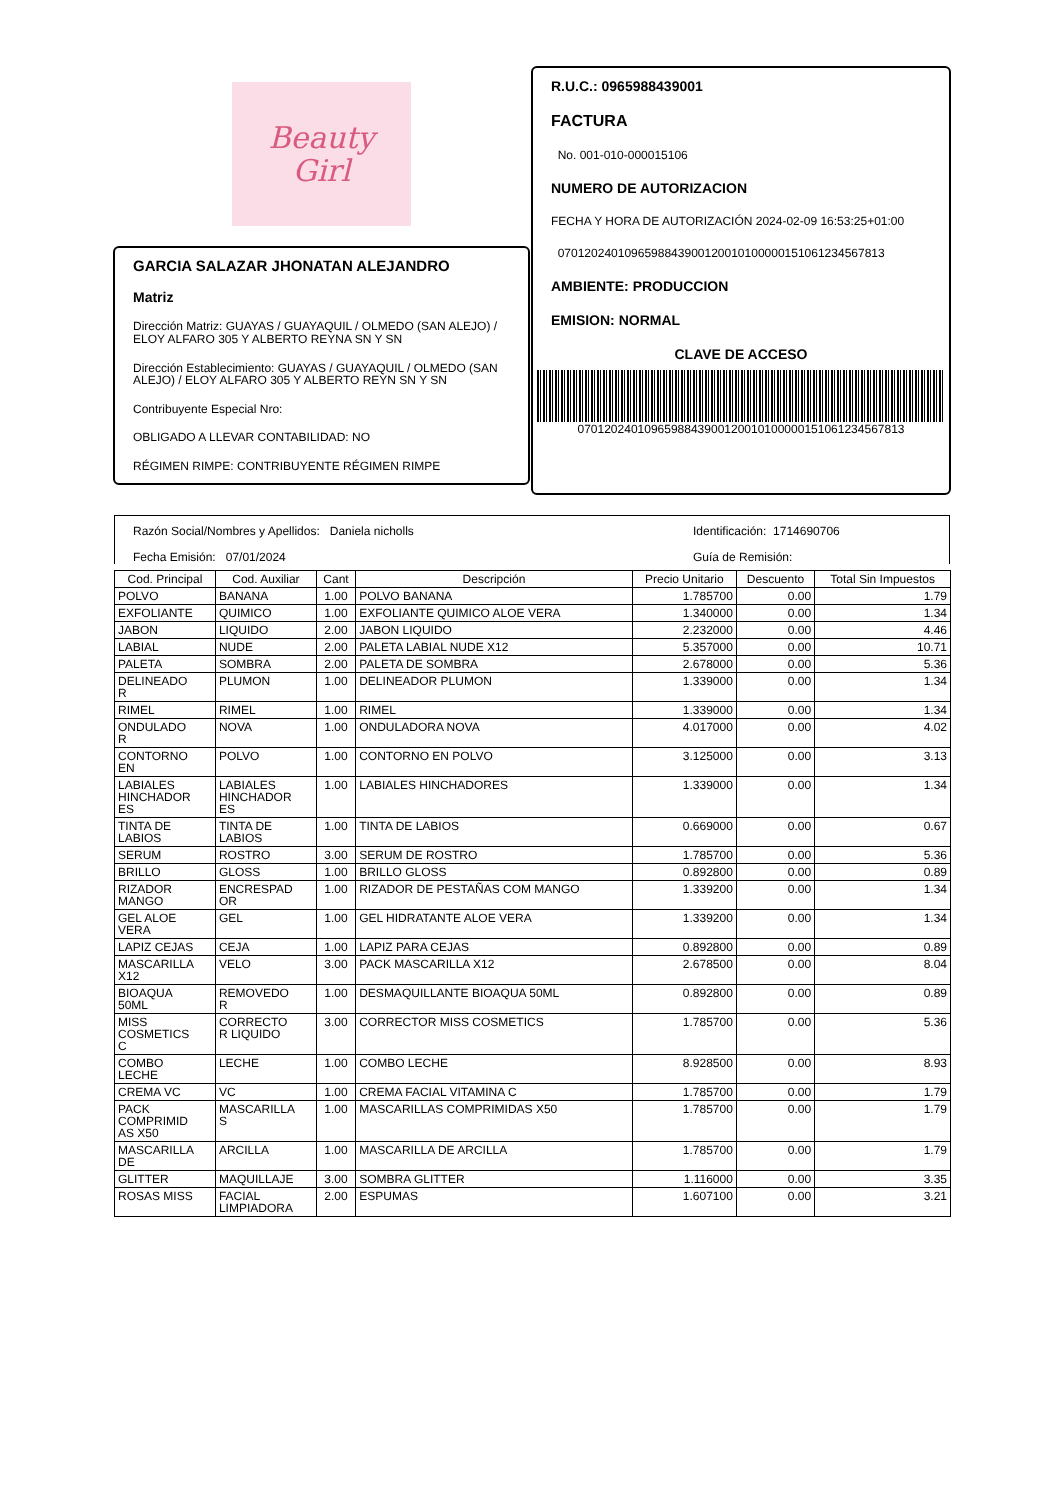Beauty
Girl
GARCIA SALAZAR JHONATAN ALEJANDRO
Matriz
Dirección Matriz: GUAYAS / GUAYAQUIL / OLMEDO (SAN ALEJO) / ELOY ALFARO 305 Y ALBERTO REYNA SN Y SN
Dirección Establecimiento: GUAYAS / GUAYAQUIL / OLMEDO (SAN ALEJO) / ELOY ALFARO 305 Y ALBERTO REYN SN Y SN
Contribuyente Especial Nro:
OBLIGADO A LLEVAR CONTABILIDAD: NO
RÉGIMEN RIMPE: CONTRIBUYENTE RÉGIMEN RIMPE
R.U.C.: 0965988439001
FACTURA
No. 001-010-000015106
NUMERO DE AUTORIZACION
FECHA Y HORA DE AUTORIZACIÓN 2024-02-09 16:53:25+01:00
0701202401096598843900120010100000151061234567813
AMBIENTE: PRODUCCION
EMISION: NORMAL
CLAVE DE ACCESO
0701202401096598843900120010100000151061234567813
Razón Social/Nombres y Apellidos: Daniela nicholls Identificación: 1714690706
Fecha Emisión: 07/01/2024 Guía de Remisión:
| Cod. Principal | Cod. Auxiliar | Cant | Descripción | Precio Unitario | Descuento | Total Sin Impuestos |
| --- | --- | --- | --- | --- | --- | --- |
| POLVO | BANANA | 1.00 | POLVO BANANA | 1.785700 | 0.00 | 1.79 |
| EXFOLIANTE | QUIMICO | 1.00 | EXFOLIANTE QUIMICO ALOE VERA | 1.340000 | 0.00 | 1.34 |
| JABON | LIQUIDO | 2.00 | JABON LIQUIDO | 2.232000 | 0.00 | 4.46 |
| LABIAL | NUDE | 2.00 | PALETA LABIAL NUDE X12 | 5.357000 | 0.00 | 10.71 |
| PALETA | SOMBRA | 2.00 | PALETA DE SOMBRA | 2.678000 | 0.00 | 5.36 |
| DELINEADO R | PLUMON | 1.00 | DELINEADOR PLUMON | 1.339000 | 0.00 | 1.34 |
| RIMEL | RIMEL | 1.00 | RIMEL | 1.339000 | 0.00 | 1.34 |
| ONDULADO R | NOVA | 1.00 | ONDULADORA NOVA | 4.017000 | 0.00 | 4.02 |
| CONTORNO EN | POLVO | 1.00 | CONTORNO EN POLVO | 3.125000 | 0.00 | 3.13 |
| LABIALES HINCHADOR ES | LABIALES HINCHADOR ES | 1.00 | LABIALES HINCHADORES | 1.339000 | 0.00 | 1.34 |
| TINTA DE LABIOS | TINTA DE LABIOS | 1.00 | TINTA DE LABIOS | 0.669000 | 0.00 | 0.67 |
| SERUM | ROSTRO | 3.00 | SERUM DE ROSTRO | 1.785700 | 0.00 | 5.36 |
| BRILLO | GLOSS | 1.00 | BRILLO GLOSS | 0.892800 | 0.00 | 0.89 |
| RIZADOR MANGO | ENCRESPAD OR | 1.00 | RIZADOR DE PESTAÑAS COM MANGO | 1.339200 | 0.00 | 1.34 |
| GEL ALOE VERA | GEL | 1.00 | GEL HIDRATANTE ALOE VERA | 1.339200 | 0.00 | 1.34 |
| LAPIZ CEJAS | CEJA | 1.00 | LAPIZ PARA CEJAS | 0.892800 | 0.00 | 0.89 |
| MASCARILLA X12 | VELO | 3.00 | PACK MASCARILLA X12 | 2.678500 | 0.00 | 8.04 |
| BIOAQUA 50ML | REMOVEDO R | 1.00 | DESMAQUILLANTE BIOAQUA 50ML | 0.892800 | 0.00 | 0.89 |
| MISS COSMETICS C | CORRECTO R LIQUIDO | 3.00 | CORRECTOR MISS COSMETICS | 1.785700 | 0.00 | 5.36 |
| COMBO LECHE | LECHE | 1.00 | COMBO LECHE | 8.928500 | 0.00 | 8.93 |
| CREMA VC | VC | 1.00 | CREMA FACIAL VITAMINA C | 1.785700 | 0.00 | 1.79 |
| PACK COMPRIMID AS X50 | MASCARILLA S | 1.00 | MASCARILLAS COMPRIMIDAS X50 | 1.785700 | 0.00 | 1.79 |
| MASCARILLA DE | ARCILLA | 1.00 | MASCARILLA DE ARCILLA | 1.785700 | 0.00 | 1.79 |
| GLITTER | MAQUILLAJE | 3.00 | SOMBRA GLITTER | 1.116000 | 0.00 | 3.35 |
| ROSAS MISS | FACIAL LIMPIADORA | 2.00 | ESPUMAS | 1.607100 | 0.00 | 3.21 |